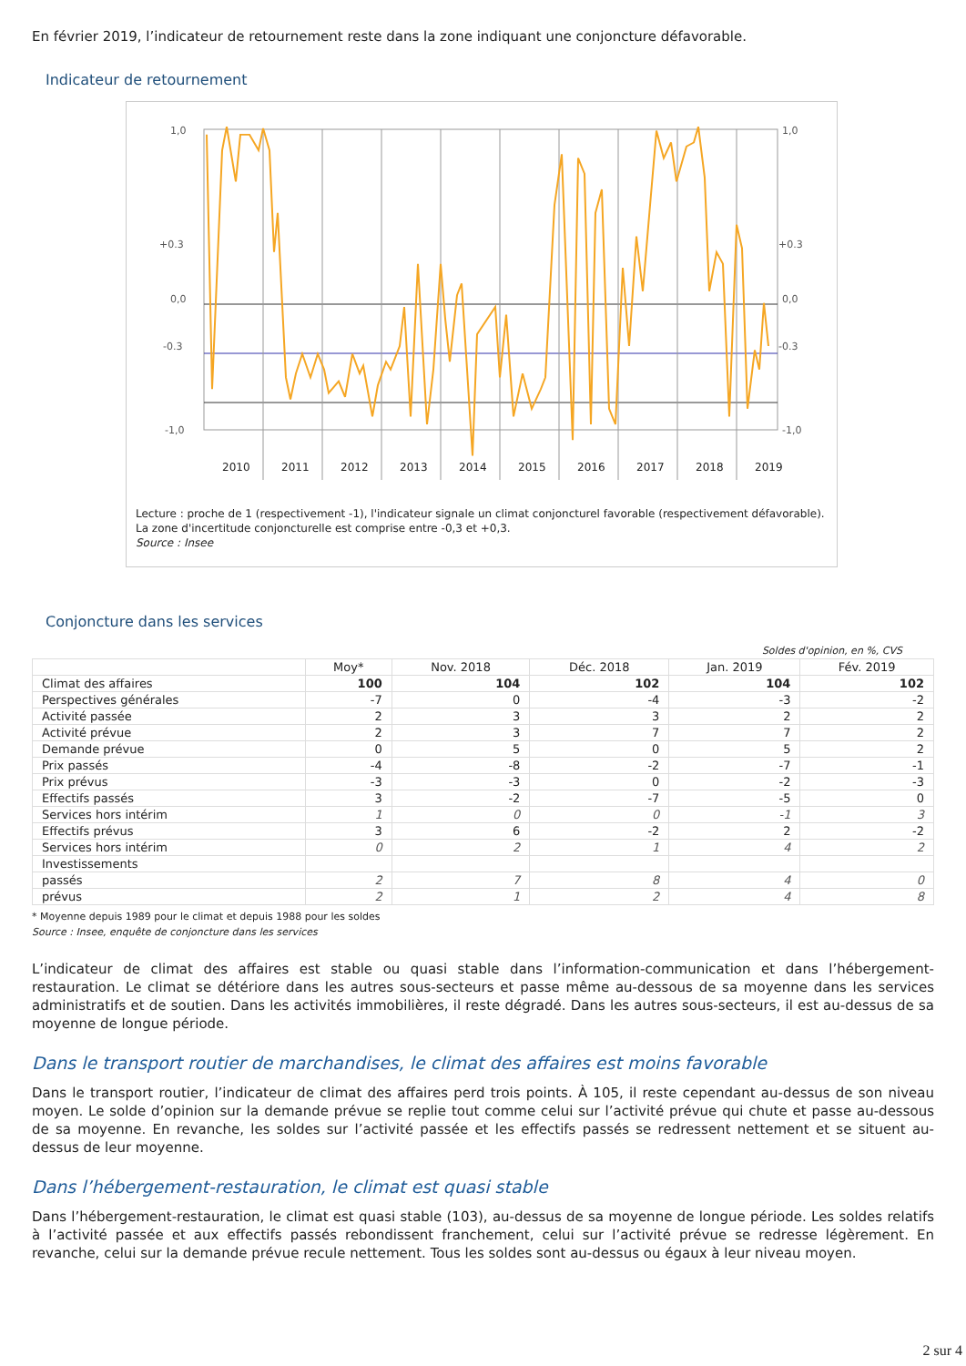En février 2019, l’indicateur de retournement reste dans la zone indiquant une conjoncture défavorable.
Indicateur de retournement
1,0
+0.3
0,0
-0.3
-1,0
1,0
+0.3
0,0
-0.3
-1,0
2010
2011
2012
2013
2014
2015
2016
2017
2018
2019
Lecture : proche de 1 (respectivement -1), l'indicateur signale un climat conjoncturel favorable (respectivement défavorable). La zone d'incertitude conjoncturelle est comprise entre -0,3 et +0,3.
Source : Insee
Conjoncture dans les services
Soldes d'opinion, en %, CVS
| | Moy* | Nov. 2018 | Déc. 2018 | Jan. 2019 | Fév. 2019 |
| --- | --- | --- | --- | --- | --- |
| Climat des affaires | 100 | 104 | 102 | 104 | 102 |
| Perspectives générales | -7 | 0 | -4 | -3 | -2 |
| Activité passée | 2 | 3 | 3 | 2 | 2 |
| Activité prévue | 2 | 3 | 7 | 7 | 2 |
| Demande prévue | 0 | 5 | 0 | 5 | 2 |
| Prix passés | -4 | -8 | -2 | -7 | -1 |
| Prix prévus | -3 | -3 | 0 | -2 | -3 |
| Effectifs passés | 3 | -2 | -7 | -5 | 0 |
| Services hors intérim | 1 | 0 | 0 | -1 | 3 |
| Effectifs prévus | 3 | 6 | -2 | 2 | -2 |
| Services hors intérim | 0 | 2 | 1 | 4 | 2 |
| Investissements | | | | | |
| passés | 2 | 7 | 8 | 4 | 0 |
| prévus | 2 | 1 | 2 | 4 | 8 |
* Moyenne depuis 1989 pour le climat et depuis 1988 pour les soldes
Source : Insee, enquête de conjoncture dans les services
L’indicateur de climat des affaires est stable ou quasi stable dans l’information-communication et dans l’hébergement-restauration. Le climat se détériore dans les autres sous-secteurs et passe même au-dessous de sa moyenne dans les services administratifs et de soutien. Dans les activités immobilières, il reste dégradé. Dans les autres sous-secteurs, il est au-dessus de sa moyenne de longue période.
Dans le transport routier de marchandises, le climat des affaires est moins favorable
Dans le transport routier, l’indicateur de climat des affaires perd trois points. À 105, il reste cependant au-dessus de son niveau moyen. Le solde d’opinion sur la demande prévue se replie tout comme celui sur l’activité prévue qui chute et passe au-dessous de sa moyenne. En revanche, les soldes sur l’activité passée et les effectifs passés se redressent nettement et se situent au-dessus de leur moyenne.
Dans l’hébergement-restauration, le climat est quasi stable
Dans l’hébergement-restauration, le climat est quasi stable (103), au-dessus de sa moyenne de longue période. Les soldes relatifs à l’activité passée et aux effectifs passés rebondissent franchement, celui sur l’activité prévue se redresse légèrement. En revanche, celui sur la demande prévue recule nettement. Tous les soldes sont au-dessus ou égaux à leur niveau moyen.
2 sur 4